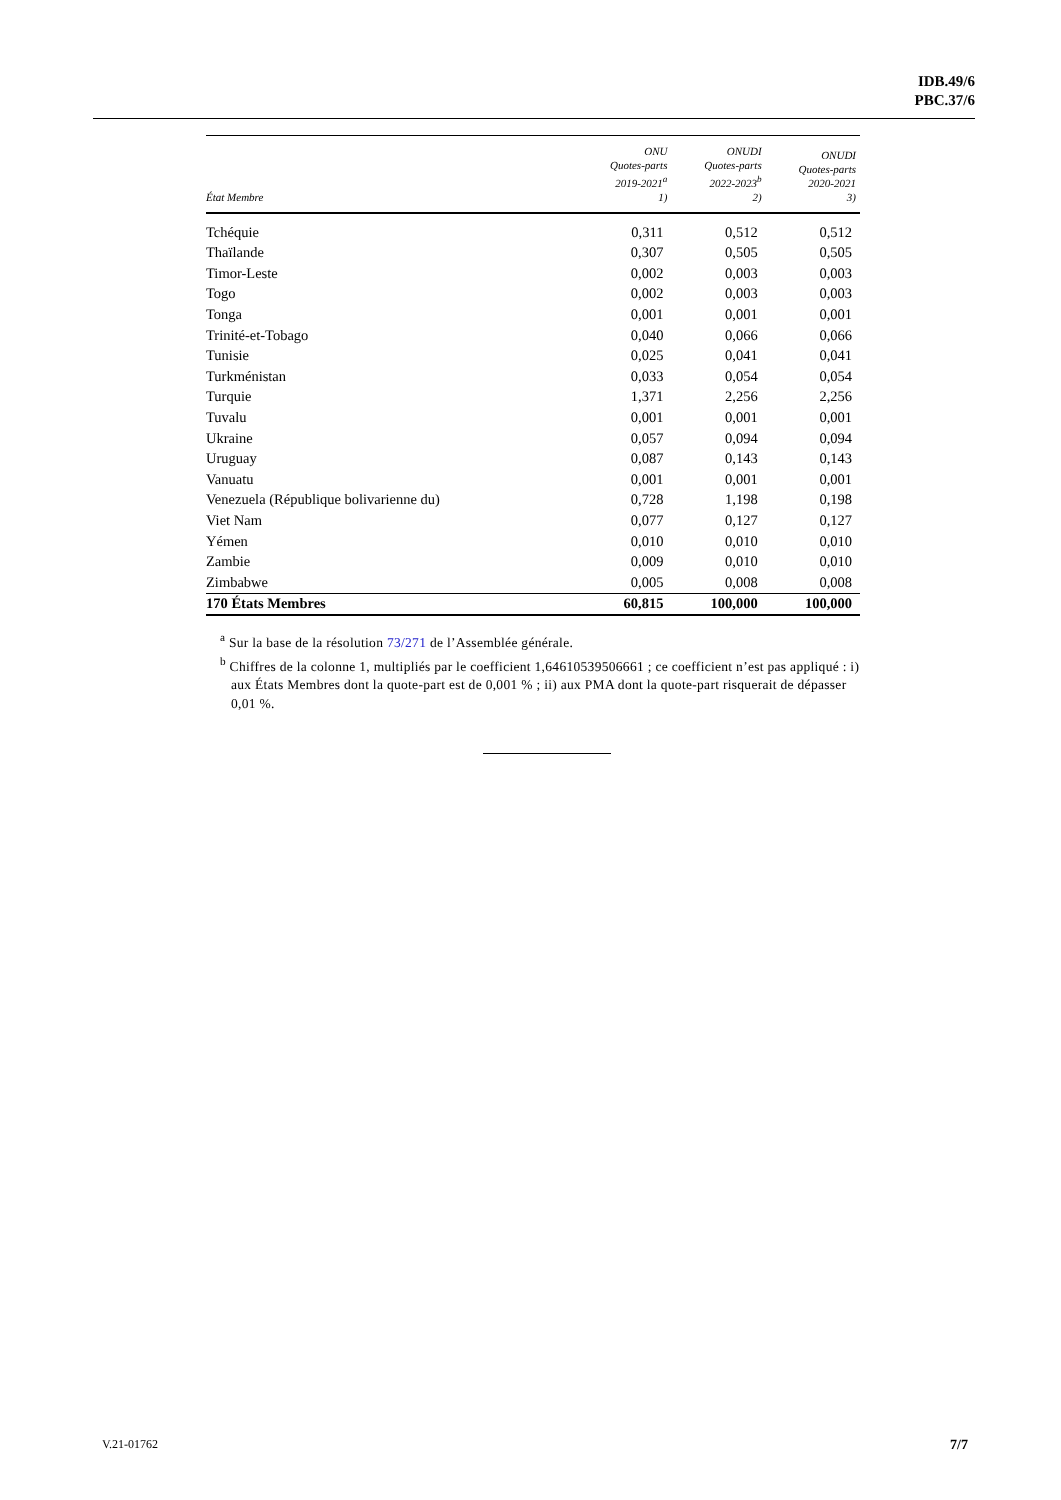IDB.49/6
PBC.37/6
| État Membre | ONU Quotes-parts 2019-2021<sup>a</sup> 1) | ONUDI Quotes-parts 2022-2023<sup>b</sup> 2) | ONUDI Quotes-parts 2020-2021 3) |
| --- | --- | --- | --- |
| Tchéquie | 0,311 | 0,512 | 0,512 |
| Thaïlande | 0,307 | 0,505 | 0,505 |
| Timor-Leste | 0,002 | 0,003 | 0,003 |
| Togo | 0,002 | 0,003 | 0,003 |
| Tonga | 0,001 | 0,001 | 0,001 |
| Trinité-et-Tobago | 0,040 | 0,066 | 0,066 |
| Tunisie | 0,025 | 0,041 | 0,041 |
| Turkménistan | 0,033 | 0,054 | 0,054 |
| Turquie | 1,371 | 2,256 | 2,256 |
| Tuvalu | 0,001 | 0,001 | 0,001 |
| Ukraine | 0,057 | 0,094 | 0,094 |
| Uruguay | 0,087 | 0,143 | 0,143 |
| Vanuatu | 0,001 | 0,001 | 0,001 |
| Venezuela (République bolivarienne du) | 0,728 | 1,198 | 0,198 |
| Viet Nam | 0,077 | 0,127 | 0,127 |
| Yémen | 0,010 | 0,010 | 0,010 |
| Zambie | 0,009 | 0,010 | 0,010 |
| Zimbabwe | 0,005 | 0,008 | 0,008 |
| 170 États Membres | 60,815 | 100,000 | 100,000 |
<sup>a</sup> Sur la base de la résolution 73/271 de l’Assemblée générale.
<sup>b</sup> Chiffres de la colonne 1, multipliés par le coefficient 1,64610539506661 ; ce coefficient n’est pas appliqué : i) aux États Membres dont la quote-part est de 0,001 % ; ii) aux PMA dont la quote-part risquerait de dépasser 0,01 %.
V.21-01762 7/7